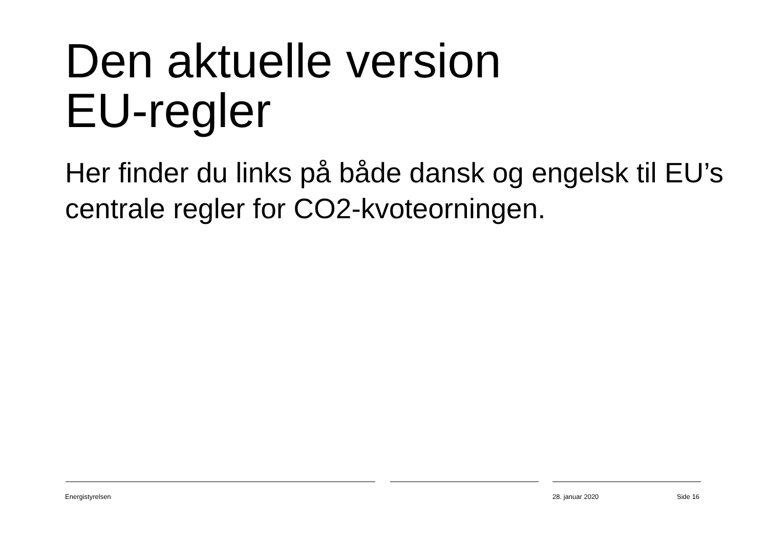Den aktuelle version
EU-regler
Her finder du links på både dansk og engelsk til EU’s centrale regler for CO2-kvoteorningen.
Energistyrelsen 28. januar 2020 Side 16